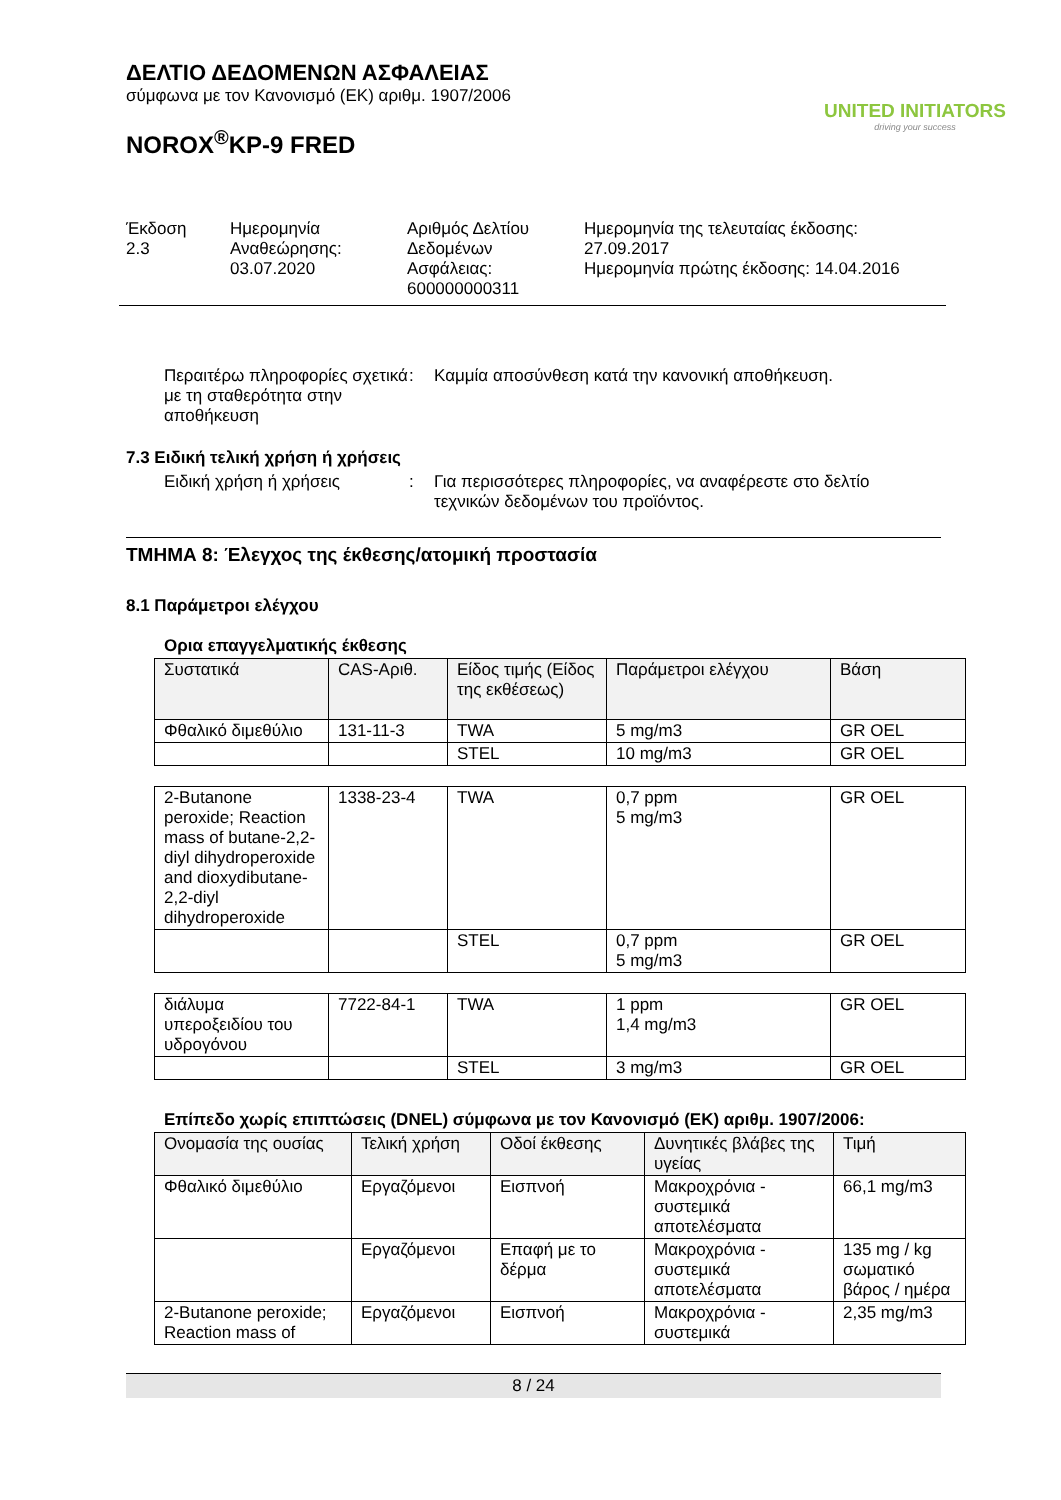ΔΕΛΤΙΟ ΔΕΔΟΜΕΝΩΝ ΑΣΦΑΛΕΙΑΣ
σύμφωνα με τον Κανονισμό (ΕΚ) αριθμ. 1907/2006
NOROX<sup>®</sup>KP-9 FRED
UNITED INITIATORS
driving your success
Έκδοση
2.3
Ημερομηνία
Αναθεώρησης:
03.07.2020
Αριθμός Δελτίου
Δεδομένων
Ασφάλειας:
600000000311
Ημερομηνία της τελευταίας έκδοσης:
27.09.2017
Ημερομηνία πρώτης έκδοσης: 14.04.2016
Περαιτέρω πληροφορίες σχετικά με τη σταθερότητα στην αποθήκευση
: Καμμία αποσύνθεση κατά την κανονική αποθήκευση.
7.3 Ειδική τελική χρήση ή χρήσεις
Ειδική χρήση ή χρήσεις : Για περισσότερες πληροφορίες, να αναφέρεστε στο δελτίο τεχνικών δεδομένων του προϊόντος.
ΤΜΗΜΑ 8: Έλεγχος της έκθεσης/ατομική προστασία
8.1 Παράμετροι ελέγχου
Ορια επαγγελματικής έκθεσης
| Συστατικά | CAS-Αριθ. | Είδος τιμής (Είδος της εκθέσεως) | Παράμετροι ελέγχου | Βάση |
| Φθαλικό διμεθύλιο | 131-11-3 | TWA | 5 mg/m3 | GR OEL |
| | | STEL | 10 mg/m3 | GR OEL |
| 2-Butanone peroxide; Reaction mass of butane-2,2-diyl dihydroperoxide and dioxydibutane-2,2-diyl dihydroperoxide | 1338-23-4 | TWA | 0,7 ppm 5 mg/m3 | GR OEL |
| | | STEL | 0,7 ppm 5 mg/m3 | GR OEL |
| διάλυμα υπεροξειδίου του υδρογόνου | 7722-84-1 | TWA | 1 ppm 1,4 mg/m3 | GR OEL |
| | | STEL | 3 mg/m3 | GR OEL |
Επίπεδο χωρίς επιπτώσεις (DNEL) σύμφωνα με τον Κανονισμό (ΕΚ) αριθμ. 1907/2006:
| Ονομασία της ουσίας | Τελική χρήση | Οδοί έκθεσης | Δυνητικές βλάβες της υγείας | Τιμή |
| Φθαλικό διμεθύλιο | Εργαζόμενοι | Εισπνοή | Μακροχρόνια - συστεμικά αποτελέσματα | 66,1 mg/m3 |
| | Εργαζόμενοι | Επαφή με το δέρμα | Μακροχρόνια - συστεμικά αποτελέσματα | 135 mg / kg σωματικό βάρος / ημέρα |
| 2-Butanone peroxide; Reaction mass of | Εργαζόμενοι | Εισπνοή | Μακροχρόνια - συστεμικά | 2,35 mg/m3 |
8 / 24